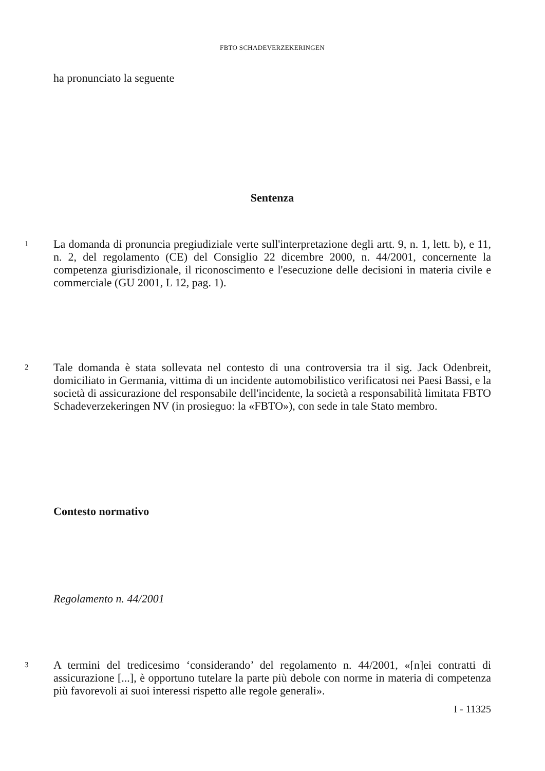FBTO SCHADEVERZEKERINGEN
ha pronunciato la seguente
Sentenza
1
La domanda di pronuncia pregiudiziale verte sull'interpretazione degli artt. 9, n. 1, lett. b), e 11, n. 2, del regolamento (CE) del Consiglio 22 dicembre 2000, n. 44/2001, concernente la competenza giurisdizionale, il riconoscimento e l'esecuzione delle decisioni in materia civile e commerciale (GU 2001, L 12, pag. 1).
2
Tale domanda è stata sollevata nel contesto di una controversia tra il sig. Jack Odenbreit, domiciliato in Germania, vittima di un incidente automobilistico verificatosi nei Paesi Bassi, e la società di assicurazione del responsabile dell'incidente, la società a responsabilità limitata FBTO Schadeverzekeringen NV (in prosieguo: la «FBTO»), con sede in tale Stato membro.
Contesto normativo
Regolamento n. 44/2001
3
A termini del tredicesimo ‘considerando’ del regolamento n. 44/2001, «[n]ei contratti di assicurazione [...], è opportuno tutelare la parte più debole con norme in materia di competenza più favorevoli ai suoi interessi rispetto alle regole generali».
I - 11325